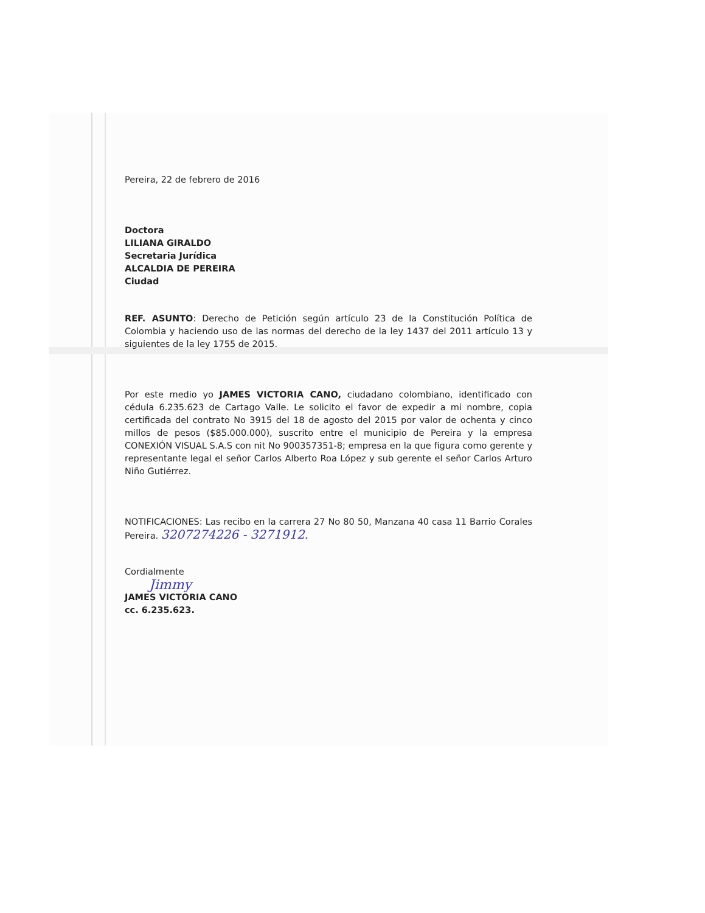Pereira, 22 de febrero de 2016
Doctora
LILIANA GIRALDO
Secretaria Jurídica
ALCALDIA DE PEREIRA
Ciudad
REF. ASUNTO: Derecho de Petición según artículo 23 de la Constitución Política de Colombia y haciendo uso de las normas del derecho de la ley 1437 del 2011 artículo 13 y siguientes de la ley 1755 de 2015.
Por este medio yo JAMES VICTORIA CANO, ciudadano colombiano, identificado con cédula 6.235.623 de Cartago Valle. Le solicito el favor de expedir a mi nombre, copia certificada del contrato No 3915 del 18 de agosto del 2015 por valor de ochenta y cinco millos de pesos ($85.000.000), suscrito entre el municipio de Pereira y la empresa CONEXIÓN VISUAL S.A.S con nit No 900357351-8; empresa en la que figura como gerente y representante legal el señor Carlos Alberto Roa López y sub gerente el señor Carlos Arturo Niño Gutiérrez.
NOTIFICACIONES: Las recibo en la carrera 27 No 80 50, Manzana 40 casa 11 Barrio Corales Pereira. 3207274226 - 3271912.
Cordialmente
Jimmy
JAMES VICTORIA CANO
cc. 6.235.623.